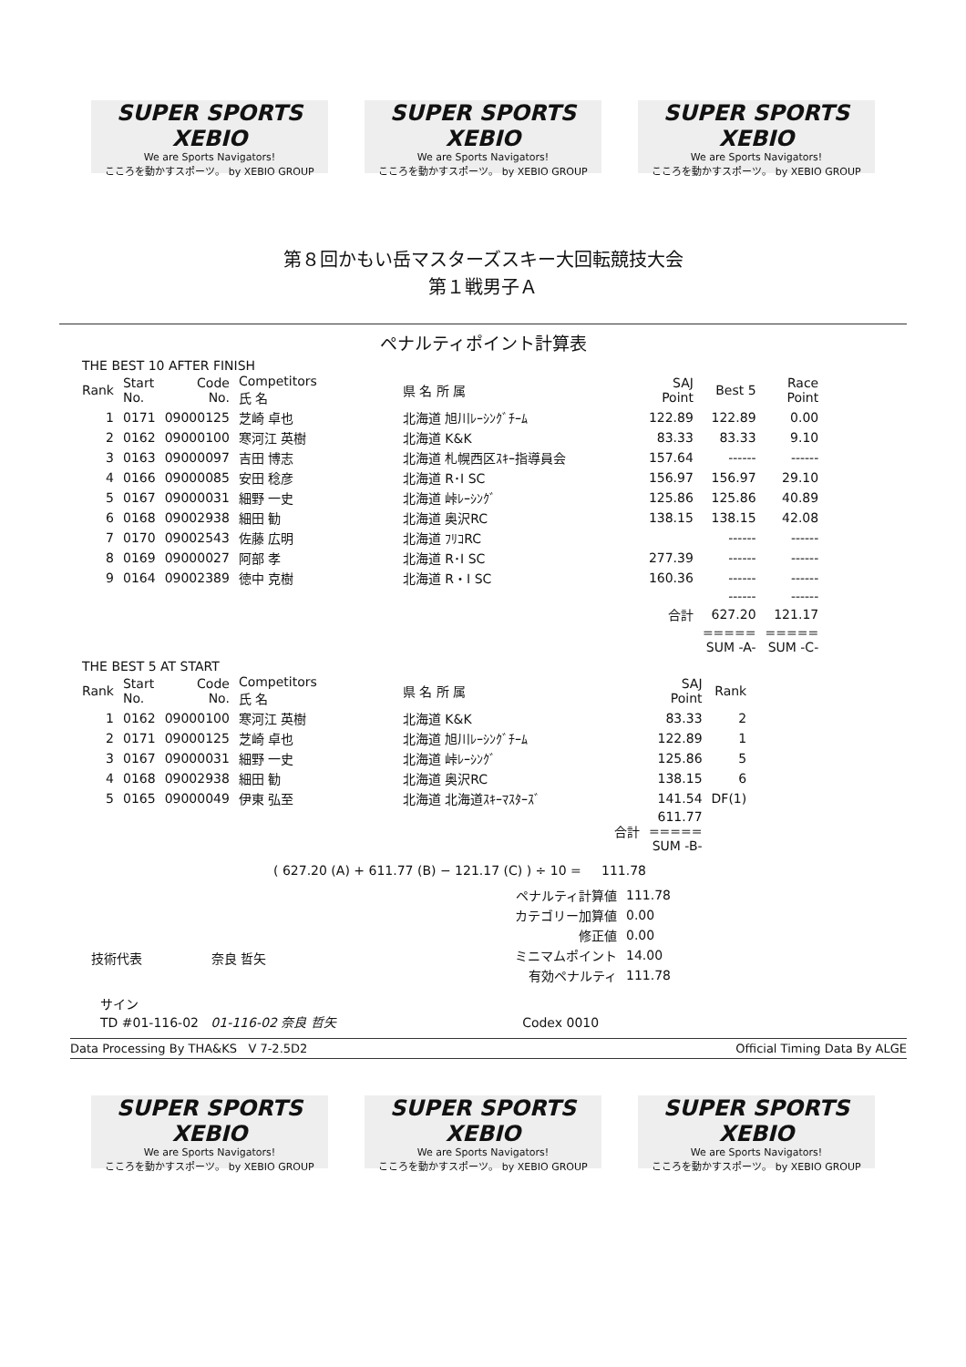SUPER SPORTS XEBIO
We are Sports Navigators!
こころを動かすスポーツ。 by XEBIO GROUP
SUPER SPORTS XEBIO
We are Sports Navigators!
こころを動かすスポーツ。 by XEBIO GROUP
SUPER SPORTS XEBIO
We are Sports Navigators!
こころを動かすスポーツ。 by XEBIO GROUP
第８回かもい岳マスターズスキー大回転競技大会
第１戦男子Ａ
ペナルティポイント計算表
THE BEST 10 AFTER FINISH
| Rank | Start No. | Code No. | Competitors 氏 名 | 県 名 所 属 | SAJ Point | Best 5 | Race Point |
| --- | --- | --- | --- | --- | --- | --- | --- |
| 1 | 0171 | 09000125 | 芝崎 卓也 | 北海道 旭川ﾚｰｼﾝｸﾞﾁｰﾑ | 122.89 | 122.89 | 0.00 |
| 2 | 0162 | 09000100 | 寒河江 英樹 | 北海道 K&K | 83.33 | 83.33 | 9.10 |
| 3 | 0163 | 09000097 | 吉田 博志 | 北海道 札幌西区ｽｷｰ指導員会 | 157.64 | ------ | ------ |
| 4 | 0166 | 09000085 | 安田 稔彦 | 北海道 R･I SC | 156.97 | 156.97 | 29.10 |
| 5 | 0167 | 09000031 | 細野 一史 | 北海道 峠ﾚｰｼﾝｸﾞ | 125.86 | 125.86 | 40.89 |
| 6 | 0168 | 09002938 | 細田 勧 | 北海道 奥沢RC | 138.15 | 138.15 | 42.08 |
| 7 | 0170 | 09002543 | 佐藤 広明 | 北海道 ﾌﾘｺRC | | ------ | ------ |
| 8 | 0169 | 09000027 | 阿部 孝 | 北海道 R･I SC | 277.39 | ------ | ------ |
| 9 | 0164 | 09002389 | 徳中 克樹 | 北海道 R・I SC | 160.36 | ------ | ------ |
| | | | | | | ------ | ------ |
| | | | | | 合計 | 627.20 | 121.17 |
| | | | | | | ===== SUM -A- | ===== SUM -C- |
THE BEST 5 AT START
| Rank | Start No. | Code No. | Competitors 氏 名 | 県 名 所 属 | SAJ Point | Rank |
| --- | --- | --- | --- | --- | --- | --- |
| 1 | 0162 | 09000100 | 寒河江 英樹 | 北海道 K&K | 83.33 | 2 |
| 2 | 0171 | 09000125 | 芝崎 卓也 | 北海道 旭川ﾚｰｼﾝｸﾞﾁｰﾑ | 122.89 | 1 |
| 3 | 0167 | 09000031 | 細野 一史 | 北海道 峠ﾚｰｼﾝｸﾞ | 125.86 | 5 |
| 4 | 0168 | 09002938 | 細田 勧 | 北海道 奥沢RC | 138.15 | 6 |
| 5 | 0165 | 09000049 | 伊東 弘至 | 北海道 北海道ｽｷｰﾏｽﾀｰｽﾞ | 141.54 | DF(1) |
| | | | | 合計 | 611.77 ===== SUM -B- | |
( 627.20 (A) + 611.77 (B) − 121.17 (C) ) ÷ 10 = 111.78
| ペナルティ計算値 | 111.78 |
| カテゴリー加算値 | 0.00 |
| 修正値 | 0.00 |
| ミニマムポイント | 14.00 |
| 有効ペナルティ | 111.78 |
技術代表 奈良 哲矢
サイン
TD #01-116-02 01-116-02 奈良 哲矢 Codex 0010
Data Processing By THA&KS V 7-2.5D2 Official Timing Data By ALGE
SUPER SPORTS XEBIO
We are Sports Navigators!
こころを動かすスポーツ。 by XEBIO GROUP
SUPER SPORTS XEBIO
We are Sports Navigators!
こころを動かすスポーツ。 by XEBIO GROUP
SUPER SPORTS XEBIO
We are Sports Navigators!
こころを動かすスポーツ。 by XEBIO GROUP